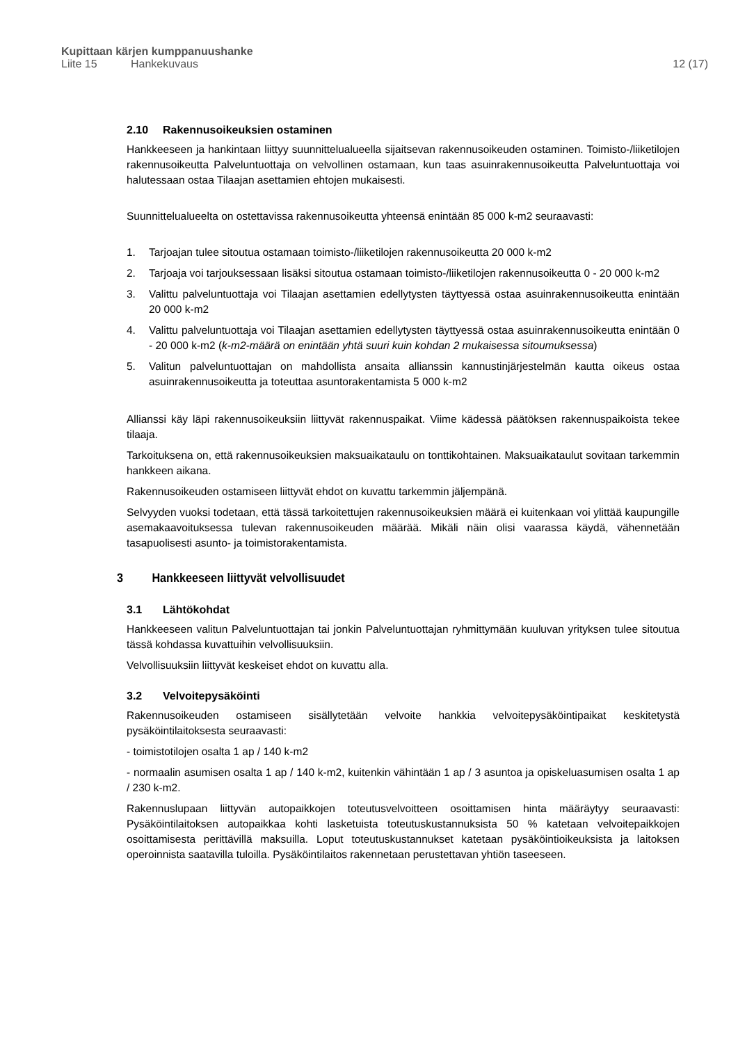Kupittaan kärjen kumppanuushanke
Liite 15 Hankekuvaus 12 (17)
2.10 Rakennusoikeuksien ostaminen
Hankkeeseen ja hankintaan liittyy suunnittelualueella sijaitsevan rakennusoikeuden ostaminen. Toimisto-/liiketilojen rakennusoikeutta Palveluntuottaja on velvollinen ostamaan, kun taas asuinrakennusoikeutta Palveluntuottaja voi halutessaan ostaa Tilaajan asettamien ehtojen mukaisesti.
Suunnittelualueelta on ostettavissa rakennusoikeutta yhteensä enintään 85 000 k-m2 seuraavasti:
1. Tarjoajan tulee sitoutua ostamaan toimisto-/liiketilojen rakennusoikeutta 20 000 k-m2
2. Tarjoaja voi tarjouksessaan lisäksi sitoutua ostamaan toimisto-/liiketilojen rakennusoikeutta 0 - 20 000 k-m2
3. Valittu palveluntuottaja voi Tilaajan asettamien edellytysten täyttyessä ostaa asuinrakennusoikeutta enintään 20 000 k-m2
4. Valittu palveluntuottaja voi Tilaajan asettamien edellytysten täyttyessä ostaa asuinrakennusoikeutta enintään 0 - 20 000 k-m2 (k-m2-määrä on enintään yhtä suuri kuin kohdan 2 mukaisessa sitoumuksessa)
5. Valitun palveluntuottajan on mahdollista ansaita allianssin kannustinjärjestelmän kautta oikeus ostaa asuinrakennusoikeutta ja toteuttaa asuntorakentamista 5 000 k-m2
Allianssi käy läpi rakennusoikeuksiin liittyvät rakennuspaikat. Viime kädessä päätöksen rakennuspaikoista tekee tilaaja.
Tarkoituksena on, että rakennusoikeuksien maksuaikataulu on tonttikohtainen. Maksuaikataulut sovitaan tarkemmin hankkeen aikana.
Rakennusoikeuden ostamiseen liittyvät ehdot on kuvattu tarkemmin jäljempänä.
Selvyyden vuoksi todetaan, että tässä tarkoitettujen rakennusoikeuksien määrä ei kuitenkaan voi ylittää kaupungille asemakaavoituksessa tulevan rakennusoikeuden määrää. Mikäli näin olisi vaarassa käydä, vähennetään tasapuolisesti asunto- ja toimistorakentamista.
3 Hankkeeseen liittyvät velvollisuudet
3.1 Lähtökohdat
Hankkeeseen valitun Palveluntuottajan tai jonkin Palveluntuottajan ryhmittymään kuuluvan yrityksen tulee sitoutua tässä kohdassa kuvattuihin velvollisuuksiin.
Velvollisuuksiin liittyvät keskeiset ehdot on kuvattu alla.
3.2 Velvoitepysäköinti
Rakennusoikeuden ostamiseen sisällytetään velvoite hankkia velvoitepysäköintipaikat keskitetystä pysäköintilaitoksesta seuraavasti:
- toimistotilojen osalta 1 ap / 140 k-m2
- normaalin asumisen osalta 1 ap / 140 k-m2, kuitenkin vähintään 1 ap / 3 asuntoa ja opiskeluasumisen osalta 1 ap / 230 k-m2.
Rakennuslupaan liittyvän autopaikkojen toteutusvelvoitteen osoittamisen hinta määräytyy seuraavasti: Pysäköintilaitoksen autopaikkaa kohti lasketuista toteutuskustannuksista 50 % katetaan velvoitepaikkojen osoittamisesta perittävillä maksuilla. Loput toteutuskustannukset katetaan pysäköintioikeuksista ja laitoksen operoinnista saatavilla tuloilla. Pysäköintilaitos rakennetaan perustettavan yhtiön taseeseen.